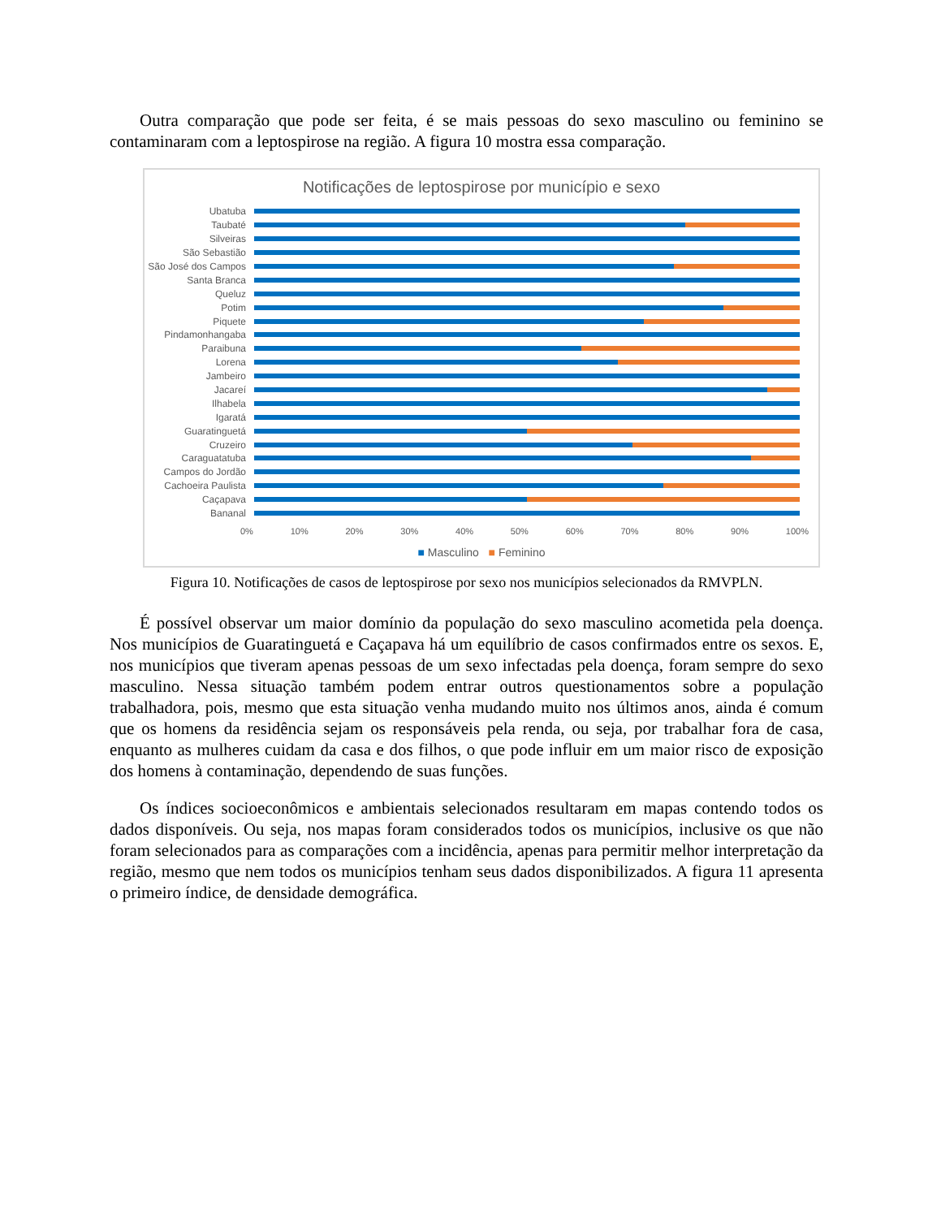Outra comparação que pode ser feita, é se mais pessoas do sexo masculino ou feminino se contaminaram com a leptospirose na região. A figura 10 mostra essa comparação.
Notificações de leptospirose por município e sexo
Ubatuba
Taubaté
Silveiras
São Sebastião
São José dos Campos
Santa Branca
Queluz
Potim
Piquete
Pindamonhangaba
Paraibuna
Lorena
Jambeiro
Jacareí
Ilhabela
Igaratá
Guaratinguetá
Cruzeiro
Caraguatatuba
Campos do Jordão
Cachoeira Paulista
Caçapava
Bananal
0% 10% 20% 30% 40% 50% 60% 70% 80% 90% 100%
■ Masculino ■ Feminino
Figura 10. Notificações de casos de leptospirose por sexo nos municípios selecionados da RMVPLN.
É possível observar um maior domínio da população do sexo masculino acometida pela doença. Nos municípios de Guaratinguetá e Caçapava há um equilíbrio de casos confirmados entre os sexos. E, nos municípios que tiveram apenas pessoas de um sexo infectadas pela doença, foram sempre do sexo masculino. Nessa situação também podem entrar outros questionamentos sobre a população trabalhadora, pois, mesmo que esta situação venha mudando muito nos últimos anos, ainda é comum que os homens da residência sejam os responsáveis pela renda, ou seja, por trabalhar fora de casa, enquanto as mulheres cuidam da casa e dos filhos, o que pode influir em um maior risco de exposição dos homens à contaminação, dependendo de suas funções.
Os índices socioeconômicos e ambientais selecionados resultaram em mapas contendo todos os dados disponíveis. Ou seja, nos mapas foram considerados todos os municípios, inclusive os que não foram selecionados para as comparações com a incidência, apenas para permitir melhor interpretação da região, mesmo que nem todos os municípios tenham seus dados disponibilizados. A figura 11 apresenta o primeiro índice, de densidade demográfica.